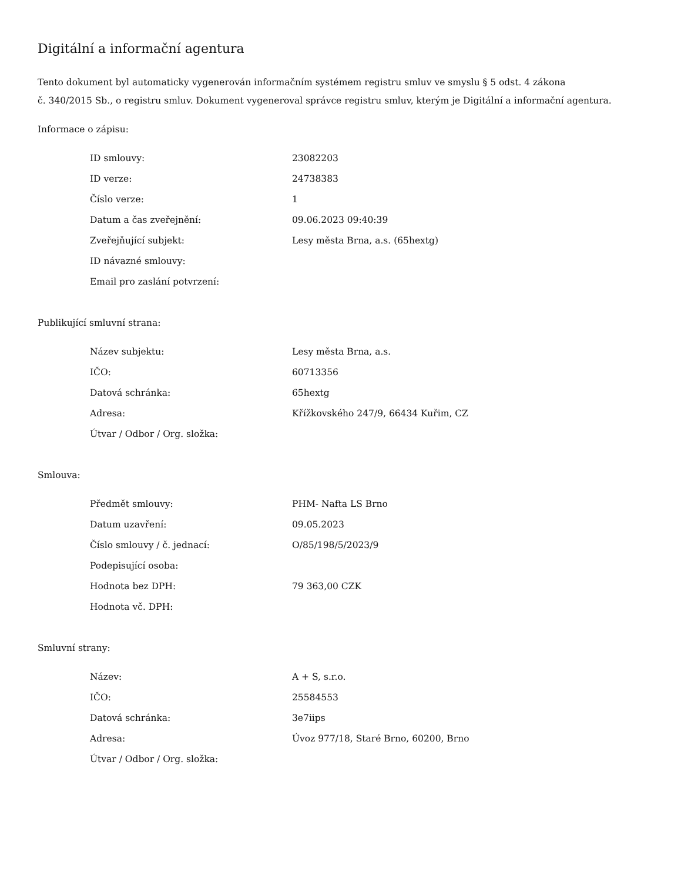Digitální a informační agentura
Tento dokument byl automaticky vygenerován informačním systémem registru smluv ve smyslu § 5 odst. 4 zákona
č. 340/2015 Sb., o registru smluv. Dokument vygeneroval správce registru smluv, kterým je Digitální a informační agentura.
Informace o zápisu:
| ID smlouvy: | 23082203 |
| ID verze: | 24738383 |
| Číslo verze: | 1 |
| Datum a čas zveřejnění: | 09.06.2023 09:40:39 |
| Zveřejňující subjekt: | Lesy města Brna, a.s. (65hextg) |
| ID návazné smlouvy: | |
| Email pro zaslání potvrzení: | |
Publikující smluvní strana:
| Název subjektu: | Lesy města Brna, a.s. |
| IČO: | 60713356 |
| Datová schránka: | 65hextg |
| Adresa: | Křížkovského 247/9, 66434 Kuřim, CZ |
| Útvar / Odbor / Org. složka: | |
Smlouva:
| Předmět smlouvy: | PHM- Nafta LS Brno |
| Datum uzavření: | 09.05.2023 |
| Číslo smlouvy / č. jednací: | O/85/198/5/2023/9 |
| Podepisující osoba: | |
| Hodnota bez DPH: | 79 363,00 CZK |
| Hodnota vč. DPH: | |
Smluvní strany:
| Název: | A + S, s.r.o. |
| IČO: | 25584553 |
| Datová schránka: | 3e7iips |
| Adresa: | Úvoz 977/18, Staré Brno, 60200, Brno |
| Útvar / Odbor / Org. složka: | |